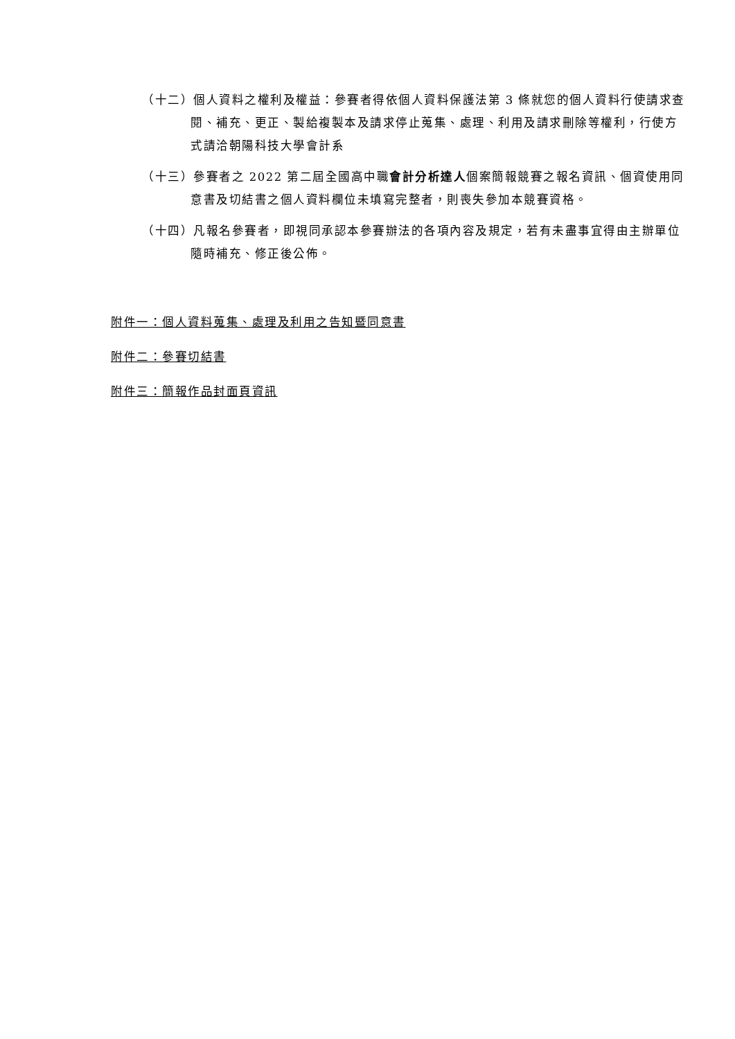（十二）個人資料之權利及權益：參賽者得依個人資料保護法第 3 條就您的個人資料行使請求查閱、補充、更正、製給複製本及請求停止蒐集、處理、利用及請求刪除等權利，行使方式請洽朝陽科技大學會計系
（十三）參賽者之 2022 第二屆全國高中職會計分析達人個案簡報競賽之報名資訊、個資使用同意書及切結書之個人資料欄位未填寫完整者，則喪失參加本競賽資格。
（十四）凡報名參賽者，即視同承認本參賽辦法的各項內容及規定，若有未盡事宜得由主辦單位隨時補充、修正後公佈。
附件一：個人資料蒐集、處理及利用之告知暨同意書
附件二：參賽切結書
附件三：簡報作品封面頁資訊